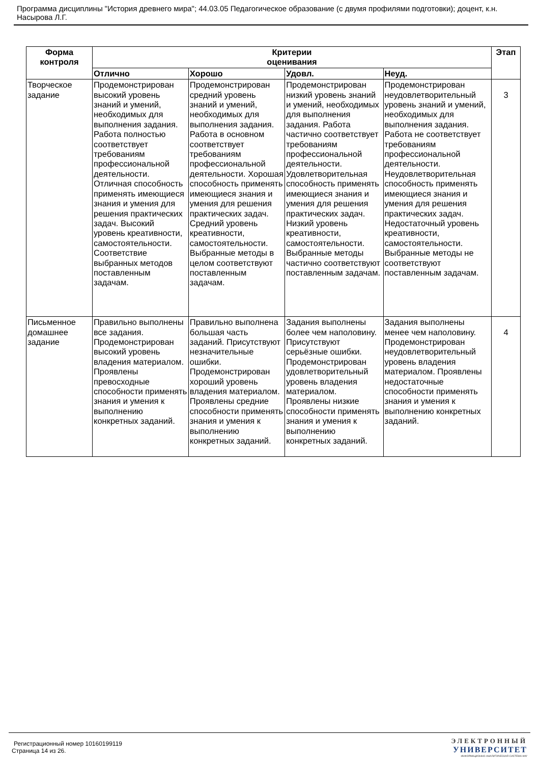Программа дисциплины "История древнего мира"; 44.03.05 Педагогическое образование (с двумя профилями подготовки); доцент, к.н. Насырова Л.Г.
| Форма контроля | Критерии оценивания | | | | Этап |
| --- | --- | --- | --- | --- | --- |
| | Отлично | Хорошо | Удовл. | Неуд. | |
| Творческое задание | Продемонстрирован высокий уровень знаний и умений, необходимых для выполнения задания. Работа полностью соответствует требованиям профессиональной деятельности. Отличная способность применять имеющиеся знания и умения для решения практических задач. Высокий уровень креативности, самостоятельности. Соответствие выбранных методов поставленным задачам. | Продемонстрирован средний уровень знаний и умений, необходимых для выполнения задания. Работа в основном соответствует требованиям профессиональной деятельности. Хорошая способность применять имеющиеся знания и умения для решения практических задач. Средний уровень креативности, самостоятельности. Выбранные методы в целом соответствуют поставленным задачам. | Продемонстрирован низкий уровень знаний и умений, необходимых для выполнения задания. Работа частично соответствует требованиям профессиональной деятельности. Удовлетворительная способность применять имеющиеся знания и умения для решения практических задач. Низкий уровень креативности, самостоятельности. Выбранные методы частично соответствуют поставленным задачам. | Продемонстрирован неудовлетворительный уровень знаний и умений, необходимых для выполнения задания. Работа не соответствует требованиям профессиональной деятельности. Неудовлетворительная способность применять имеющиеся знания и умения для решения практических задач. Недостаточный уровень креативности, самостоятельности. Выбранные методы не соответствуют поставленным задачам. | 3 |
| Письменное домашнее задание | Правильно выполнены все задания. Продемонстрирован высокий уровень владения материалом. Проявлены превосходные способности применять знания и умения к выполнению конкретных заданий. | Правильно выполнена большая часть заданий. Присутствуют незначительные ошибки. Продемонстрирован хороший уровень владения материалом. Проявлены средние способности применять знания и умения к выполнению конкретных заданий. | Задания выполнены более чем наполовину. Присутствуют серьёзные ошибки. Продемонстрирован удовлетворительный уровень владения материалом. Проявлены низкие способности применять знания и умения к выполнению конкретных заданий. | Задания выполнены менее чем наполовину. Продемонстрирован неудовлетворительный уровень владения материалом. Проявлены недостаточные способности применять знания и умения к выполнению конкретных заданий. | 4 |
Регистрационный номер 10160199119
Страница 14 из 26.
ЭЛЕКТРОННЫЙ
УНИВЕРСИТЕТ
ИНФОРМАЦИОННО-АНАЛИТИЧЕСКАЯ СИСТЕМА КФУ